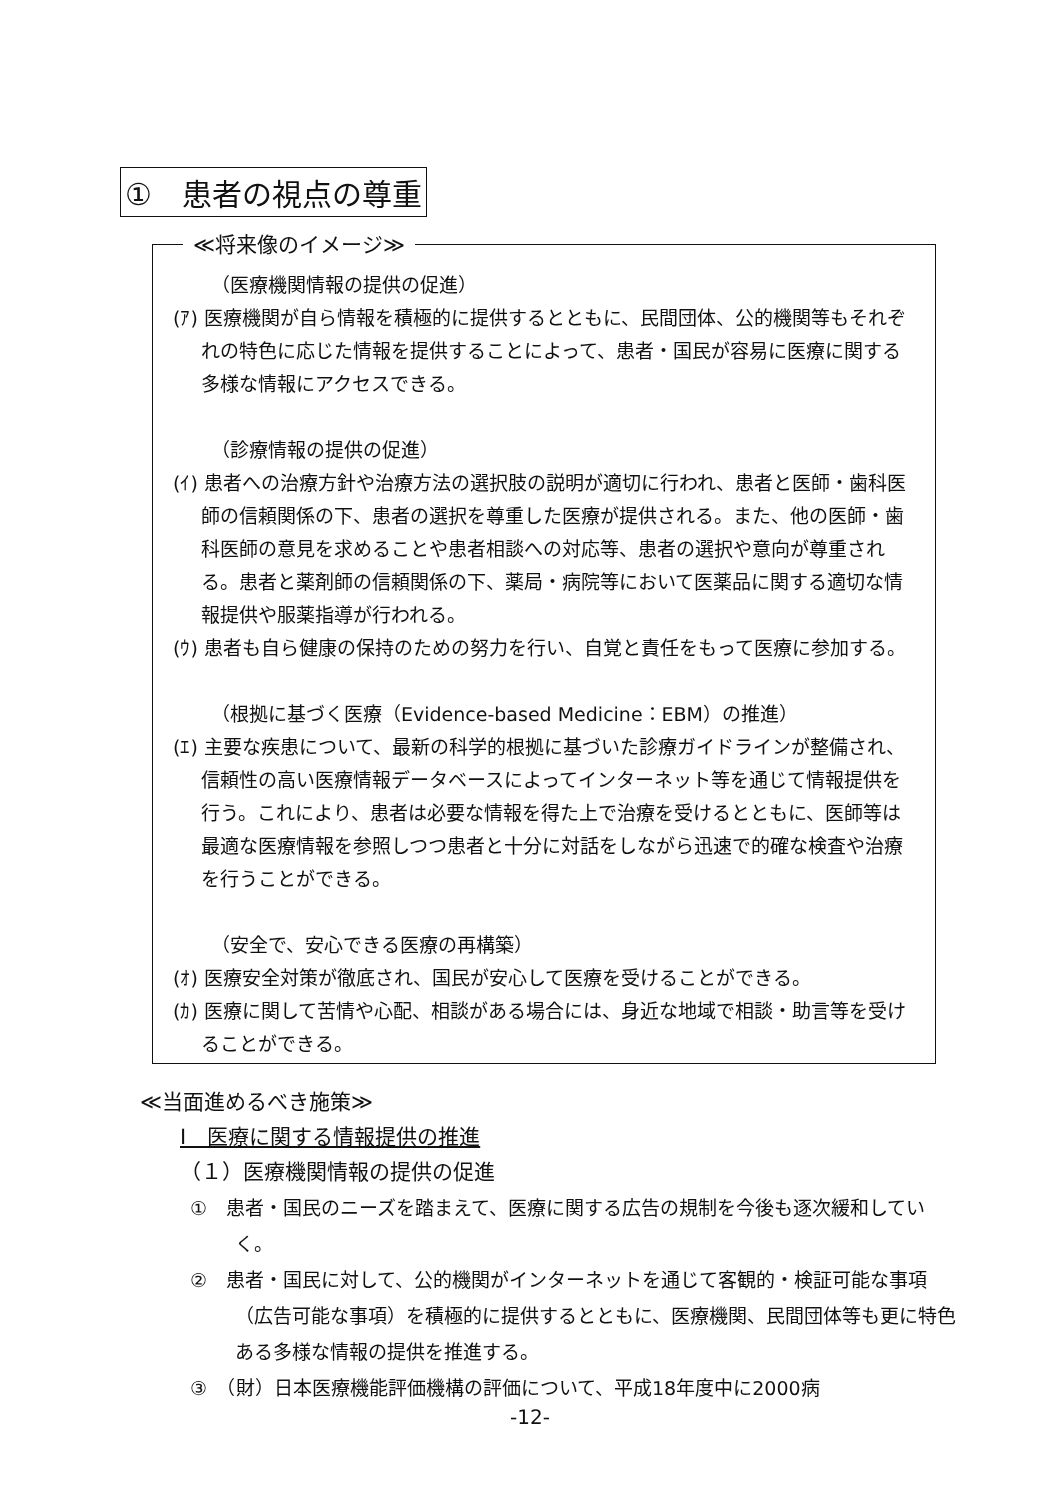①　患者の視点の尊重
≪将来像のイメージ≫
（医療機関情報の提供の促進）
(ｱ) 医療機関が自ら情報を積極的に提供するとともに、民間団体、公的機関等もそれぞれの特色に応じた情報を提供することによって、患者・国民が容易に医療に関する多様な情報にアクセスできる。
（診療情報の提供の促進）
(ｲ) 患者への治療方針や治療方法の選択肢の説明が適切に行われ、患者と医師・歯科医師の信頼関係の下、患者の選択を尊重した医療が提供される。また、他の医師・歯科医師の意見を求めることや患者相談への対応等、患者の選択や意向が尊重される。患者と薬剤師の信頼関係の下、薬局・病院等において医薬品に関する適切な情報提供や服薬指導が行われる。
(ｳ) 患者も自ら健康の保持のための努力を行い、自覚と責任をもって医療に参加する。
（根拠に基づく医療（Evidence-based Medicine：EBM）の推進）
(ｴ) 主要な疾患について、最新の科学的根拠に基づいた診療ガイドラインが整備され、信頼性の高い医療情報データベースによってインターネット等を通じて情報提供を行う。これにより、患者は必要な情報を得た上で治療を受けるとともに、医師等は最適な医療情報を参照しつつ患者と十分に対話をしながら迅速で的確な検査や治療を行うことができる。
（安全で、安心できる医療の再構築）
(ｵ) 医療安全対策が徹底され、国民が安心して医療を受けることができる。
(ｶ) 医療に関して苦情や心配、相談がある場合には、身近な地域で相談・助言等を受けることができる。
≪当面進めるべき施策≫
Ⅰ　医療に関する情報提供の推進
（１）医療機関情報の提供の促進
①　患者・国民のニーズを踏まえて、医療に関する広告の規制を今後も逐次緩和していく。
②　患者・国民に対して、公的機関がインターネットを通じて客観的・検証可能な事項（広告可能な事項）を積極的に提供するとともに、医療機関、民間団体等も更に特色ある多様な情報の提供を推進する。
③　（財）日本医療機能評価機構の評価について、平成18年度中に2000病
-12-